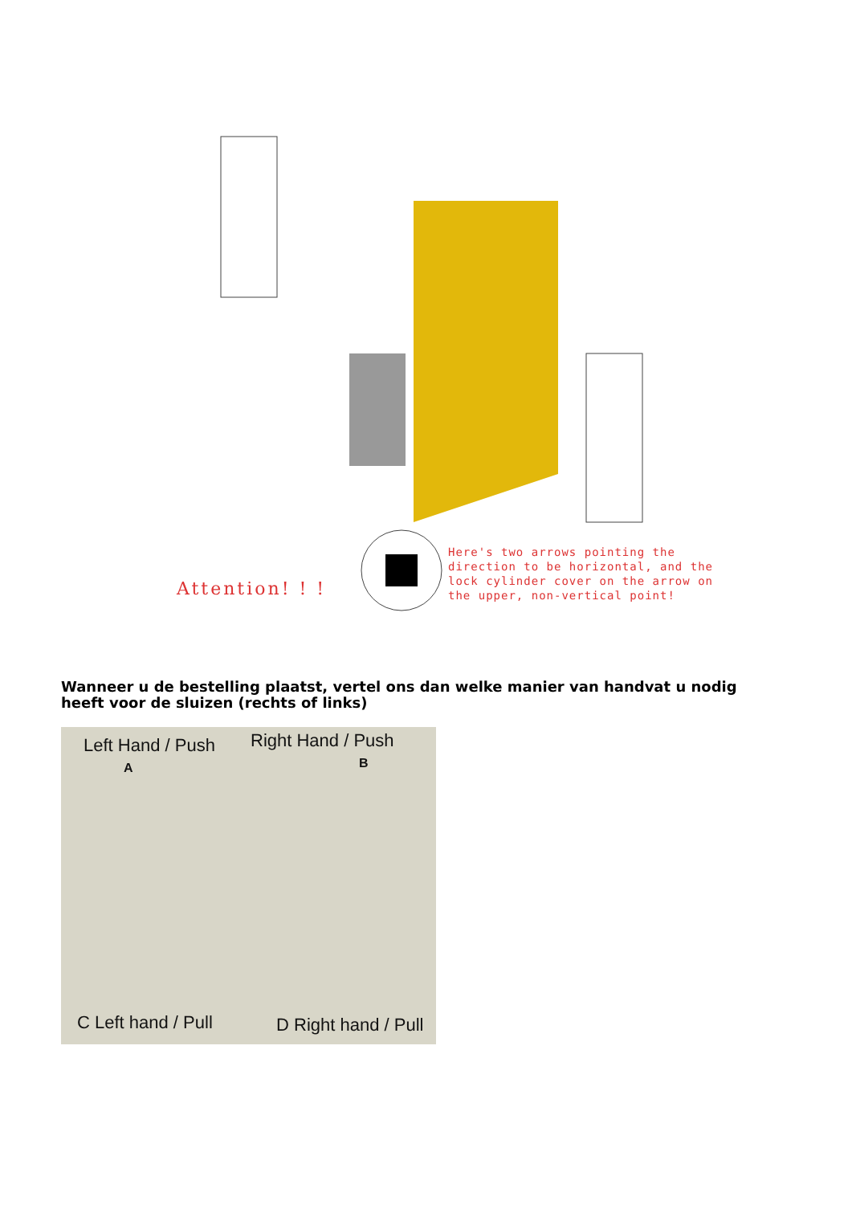Attention! ! !
Here's two arrows pointing the
direction to be horizontal, and the
lock cylinder cover on the arrow on
the upper, non-vertical point!
Wanneer u de bestelling plaatst, vertel ons dan welke manier van handvat u nodig heeft voor de sluizen (rechts of links)
Left Hand / Push
A
Right Hand / Push
B
C Left hand / Pull D Right hand / Pull